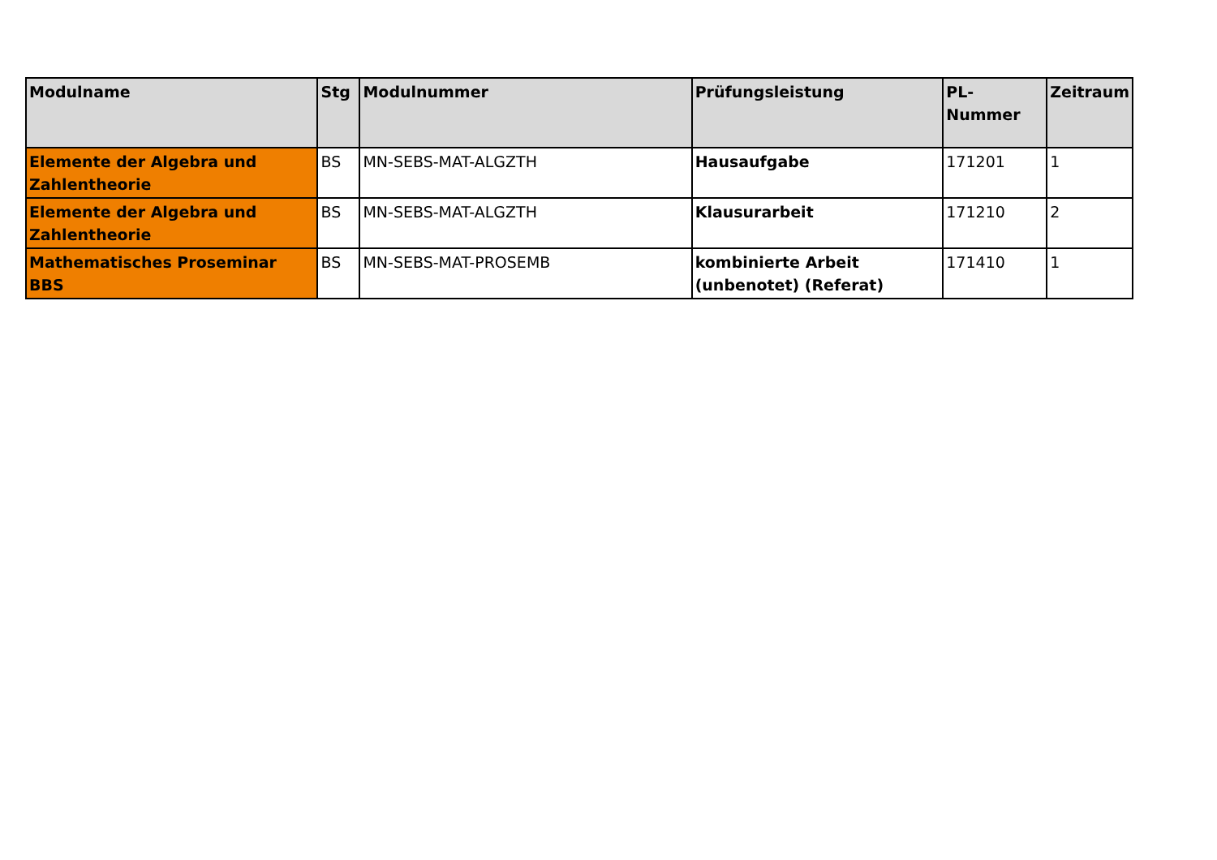| Modulname | Stg | Modulnummer | Prüfungsleistung | PL-Nummer | Zeitraum |
| --- | --- | --- | --- | --- | --- |
| Elemente der Algebra und Zahlentheorie | BS | MN-SEBS-MAT-ALGZTH | Hausaufgabe | 171201 | 1 |
| Elemente der Algebra und Zahlentheorie | BS | MN-SEBS-MAT-ALGZTH | Klausurarbeit | 171210 | 2 |
| Mathematisches Proseminar BBS | BS | MN-SEBS-MAT-PROSEMB | kombinierte Arbeit (unbenotet) (Referat) | 171410 | 1 |